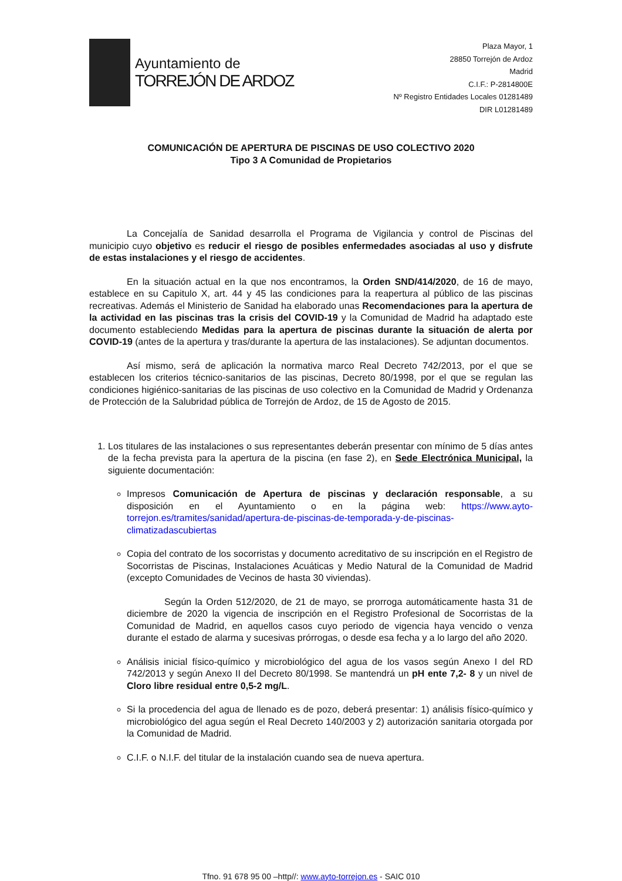Ayuntamiento de
TORREJÓN DE ARDOZ
Plaza Mayor, 1
28850 Torrejón de Ardoz
Madrid
C.I.F.: P-2814800E
Nº Registro Entidades Locales 01281489
DIR L01281489
COMUNICACIÓN DE APERTURA DE PISCINAS DE USO COLECTIVO 2020
Tipo 3 A Comunidad de Propietarios
La Concejalía de Sanidad desarrolla el Programa de Vigilancia y control de Piscinas del municipio cuyo objetivo es reducir el riesgo de posibles enfermedades asociadas al uso y disfrute de estas instalaciones y el riesgo de accidentes.
En la situación actual en la que nos encontramos, la Orden SND/414/2020, de 16 de mayo, establece en su Capitulo X, art. 44 y 45 las condiciones para la reapertura al público de las piscinas recreativas. Además el Ministerio de Sanidad ha elaborado unas Recomendaciones para la apertura de la actividad en las piscinas tras la crisis del COVID-19 y la Comunidad de Madrid ha adaptado este documento estableciendo Medidas para la apertura de piscinas durante la situación de alerta por COVID-19 (antes de la apertura y tras/durante la apertura de las instalaciones). Se adjuntan documentos.
Así mismo, será de aplicación la normativa marco Real Decreto 742/2013, por el que se establecen los criterios técnico-sanitarios de las piscinas, Decreto 80/1998, por el que se regulan las condiciones higiénico-sanitarias de las piscinas de uso colectivo en la Comunidad de Madrid y Ordenanza de Protección de la Salubridad pública de Torrejón de Ardoz, de 15 de Agosto de 2015.
1. Los titulares de las instalaciones o sus representantes deberán presentar con mínimo de 5 días antes de la fecha prevista para la apertura de la piscina (en fase 2), en Sede Electrónica Municipal, la siguiente documentación:
Impresos Comunicación de Apertura de piscinas y declaración responsable, a su disposición en el Ayuntamiento o en la página web: https://www.ayto-torrejon.es/tramites/sanidad/apertura-de-piscinas-de-temporada-y-de-piscinas-climatizadascubiertas
Copia del contrato de los socorristas y documento acreditativo de su inscripción en el Registro de Socorristas de Piscinas, Instalaciones Acuáticas y Medio Natural de la Comunidad de Madrid (excepto Comunidades de Vecinos de hasta 30 viviendas).
Según la Orden 512/2020, de 21 de mayo, se prorroga automáticamente hasta 31 de diciembre de 2020 la vigencia de inscripción en el Registro Profesional de Socorristas de la Comunidad de Madrid, en aquellos casos cuyo periodo de vigencia haya vencido o venza durante el estado de alarma y sucesivas prórrogas, o desde esa fecha y a lo largo del año 2020.
Análisis inicial físico-químico y microbiológico del agua de los vasos según Anexo I del RD 742/2013 y según Anexo II del Decreto 80/1998. Se mantendrá un pH ente 7,2- 8 y un nivel de Cloro libre residual entre 0,5-2 mg/L.
Si la procedencia del agua de llenado es de pozo, deberá presentar: 1) análisis físico-químico y microbiológico del agua según el Real Decreto 140/2003 y 2) autorización sanitaria otorgada por la Comunidad de Madrid.
C.I.F. o N.I.F. del titular de la instalación cuando sea de nueva apertura.
Tfno. 91 678 95 00 –http//: www.ayto-torrejon.es - SAIC 010